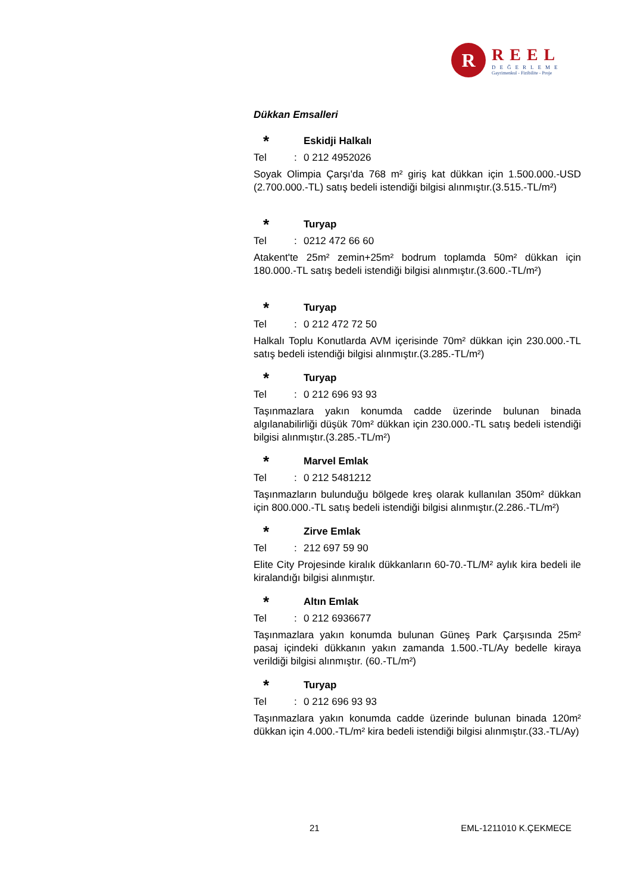R
REEL
DEĞERLEME
Gayrimenkul - Fizibilite - Proje
Dükkan Emsalleri
* Eskidji Halkalı
Tel: 0 212 4952026
Soyak Olimpia Çarşı'da 768 m² giriş kat dükkan için 1.500.000.-USD (2.700.000.-TL) satış bedeli istendiği bilgisi alınmıştır.(3.515.-TL/m²)
* Turyap
Tel: 0212 472 66 60
Atakent'te 25m² zemin+25m² bodrum toplamda 50m² dükkan için 180.000.-TL satış bedeli istendiği bilgisi alınmıştır.(3.600.-TL/m²)
* Turyap
Tel: 0 212 472 72 50
Halkalı Toplu Konutlarda AVM içerisinde 70m² dükkan için 230.000.-TL satış bedeli istendiği bilgisi alınmıştır.(3.285.-TL/m²)
* Turyap
Tel: 0 212 696 93 93
Taşınmazlara yakın konumda cadde üzerinde bulunan binada algılanabilirliği düşük 70m² dükkan için 230.000.-TL satış bedeli istendiği bilgisi alınmıştır.(3.285.-TL/m²)
* Marvel Emlak
Tel: 0 212 5481212
Taşınmazların bulunduğu bölgede kreş olarak kullanılan 350m² dükkan için 800.000.-TL satış bedeli istendiği bilgisi alınmıştır.(2.286.-TL/m²)
* Zirve Emlak
Tel: 212 697 59 90
Elite City Projesinde kiralık dükkanların 60-70.-TL/M² aylık kira bedeli ile kiralandığı bilgisi alınmıştır.
* Altın Emlak
Tel: 0 212 6936677
Taşınmazlara yakın konumda bulunan Güneş Park Çarşısında 25m² pasaj içindeki dükkanın yakın zamanda 1.500.-TL/Ay bedelle kiraya verildiği bilgisi alınmıştır. (60.-TL/m²)
* Turyap
Tel: 0 212 696 93 93
Taşınmazlara yakın konumda cadde üzerinde bulunan binada 120m² dükkan için 4.000.-TL/m² kira bedeli istendiği bilgisi alınmıştır.(33.-TL/Ay)
21 EML-1211010 K.ÇEKMECE